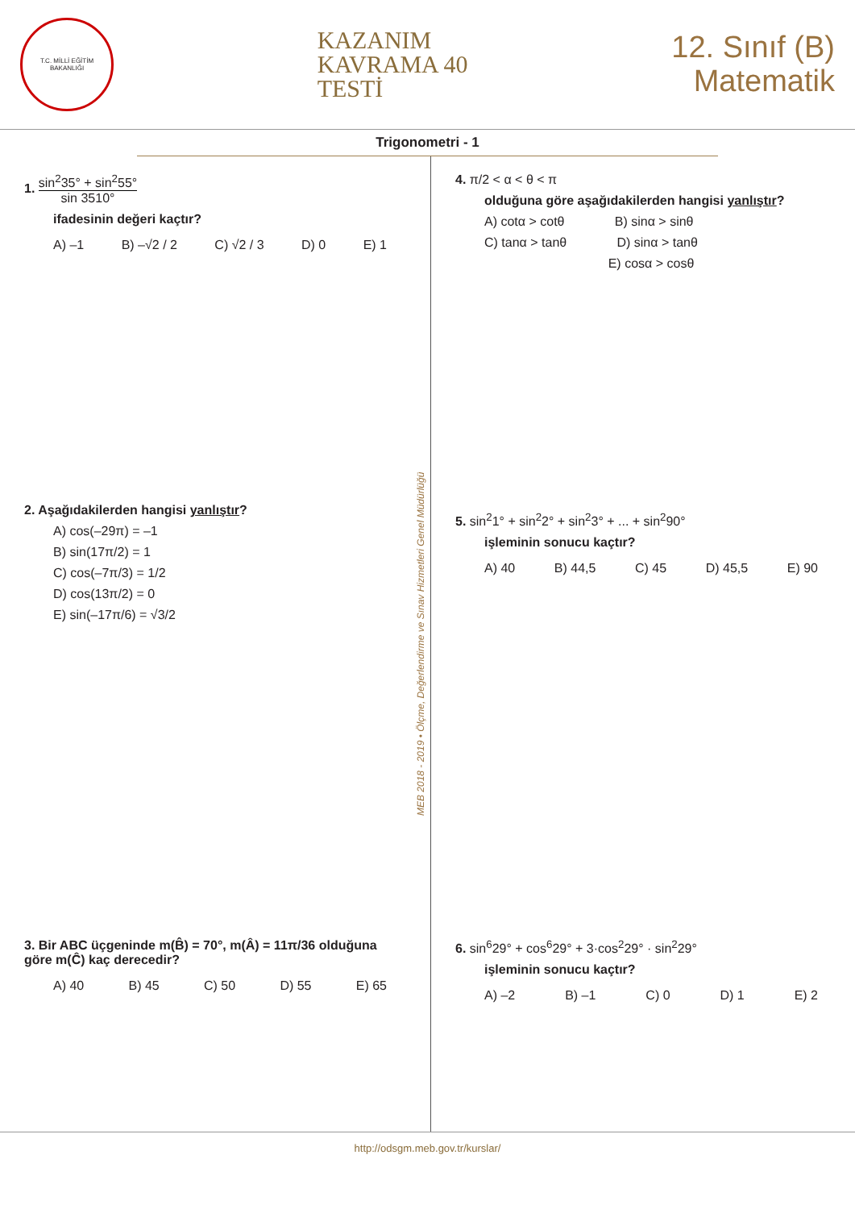T.C. MİLLİ EĞİTİM BAKANLIĞI
KAZANIM
KAVRAMA 40
TESTİ
12. Sınıf (B)
Matematik
Trigonometri - 1
1. sin<sup>2</sup>35° + sin<sup>2</sup>55° sin 3510°
ifadesinin değeri kaçtır?
A) –1 B) –√2 / 2 C) √2 / 3 D) 0 E) 1
2. Aşağıdakilerden hangisi yanlıştır?
A) cos(–29π) = –1
B) sin(17π/2) = 1
C) cos(–7π/3) = 1/2
D) cos(13π/2) = 0
E) sin(–17π/6) = √3/2
3. Bir ABC üçgeninde m(B̂) = 70°, m(Â) = 11π/36 olduğuna göre m(Ĉ) kaç derecedir?
A) 40 B) 45 C) 50 D) 55 E) 65
MEB 2018 - 2019 • Ölçme, Değerlendirme ve Sınav Hizmetleri Genel Müdürlüğü
4. π/2 < α < θ < π
olduğuna göre aşağıdakilerden hangisi yanlıştır?
A) cotα > cotθ B) sinα > sinθ
C) tanα > tanθ D) sinα > tanθ
E) cosα > cosθ
5. sin<sup>2</sup>1° + sin<sup>2</sup>2° + sin<sup>2</sup>3° + ... + sin<sup>2</sup>90°
işleminin sonucu kaçtır?
A) 40 B) 44,5 C) 45 D) 45,5 E) 90
6. sin<sup>6</sup>29° + cos<sup>6</sup>29° + 3·cos<sup>2</sup>29° · sin<sup>2</sup>29°
işleminin sonucu kaçtır?
A) –2 B) –1 C) 0 D) 1 E) 2
http://odsgm.meb.gov.tr/kurslar/